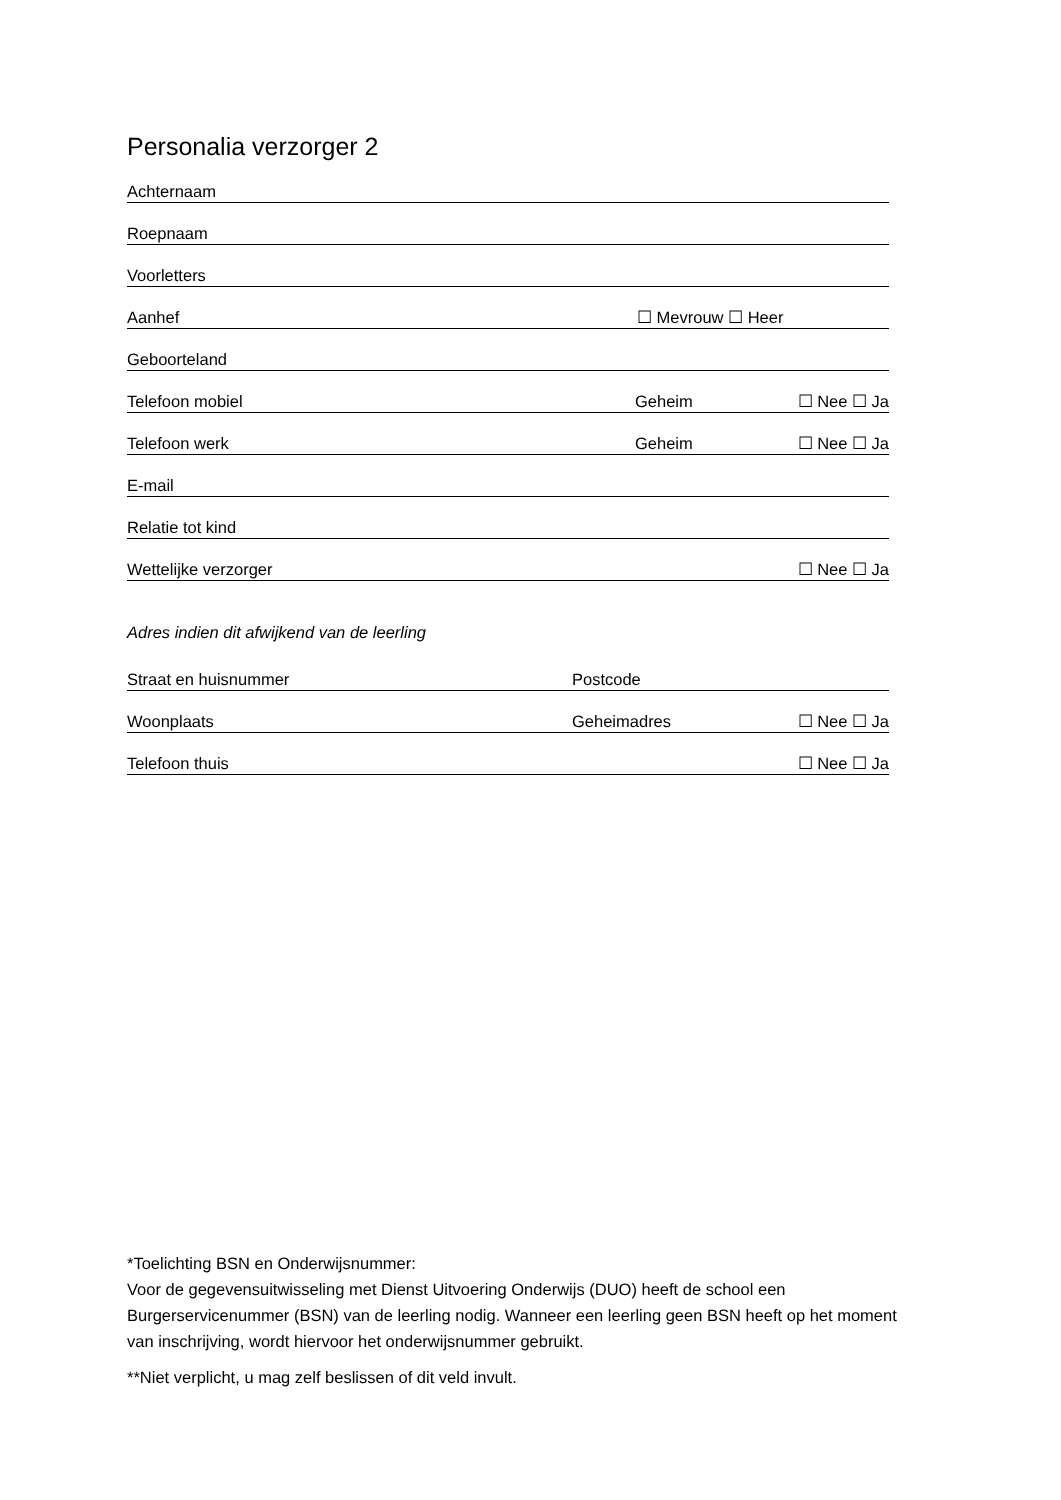Personalia verzorger 2
Achternaam
Roepnaam
Voorletters
Aanhef ☐ Mevrouw ☐ Heer
Geboorteland
Telefoon mobiel Geheim ☐ Nee ☐ Ja
Telefoon werk Geheim ☐ Nee ☐ Ja
E-mail
Relatie tot kind
Wettelijke verzorger ☐ Nee ☐ Ja
Adres indien dit afwijkend van de leerling
Straat en huisnummer Postcode
Woonplaats Geheimadres ☐ Nee ☐ Ja
Telefoon thuis ☐ Nee ☐ Ja
*Toelichting BSN en Onderwijsnummer:
Voor de gegevensuitwisseling met Dienst Uitvoering Onderwijs (DUO) heeft de school een Burgerservicenummer (BSN) van de leerling nodig. Wanneer een leerling geen BSN heeft op het moment van inschrijving, wordt hiervoor het onderwijsnummer gebruikt.
**Niet verplicht, u mag zelf beslissen of dit veld invult.